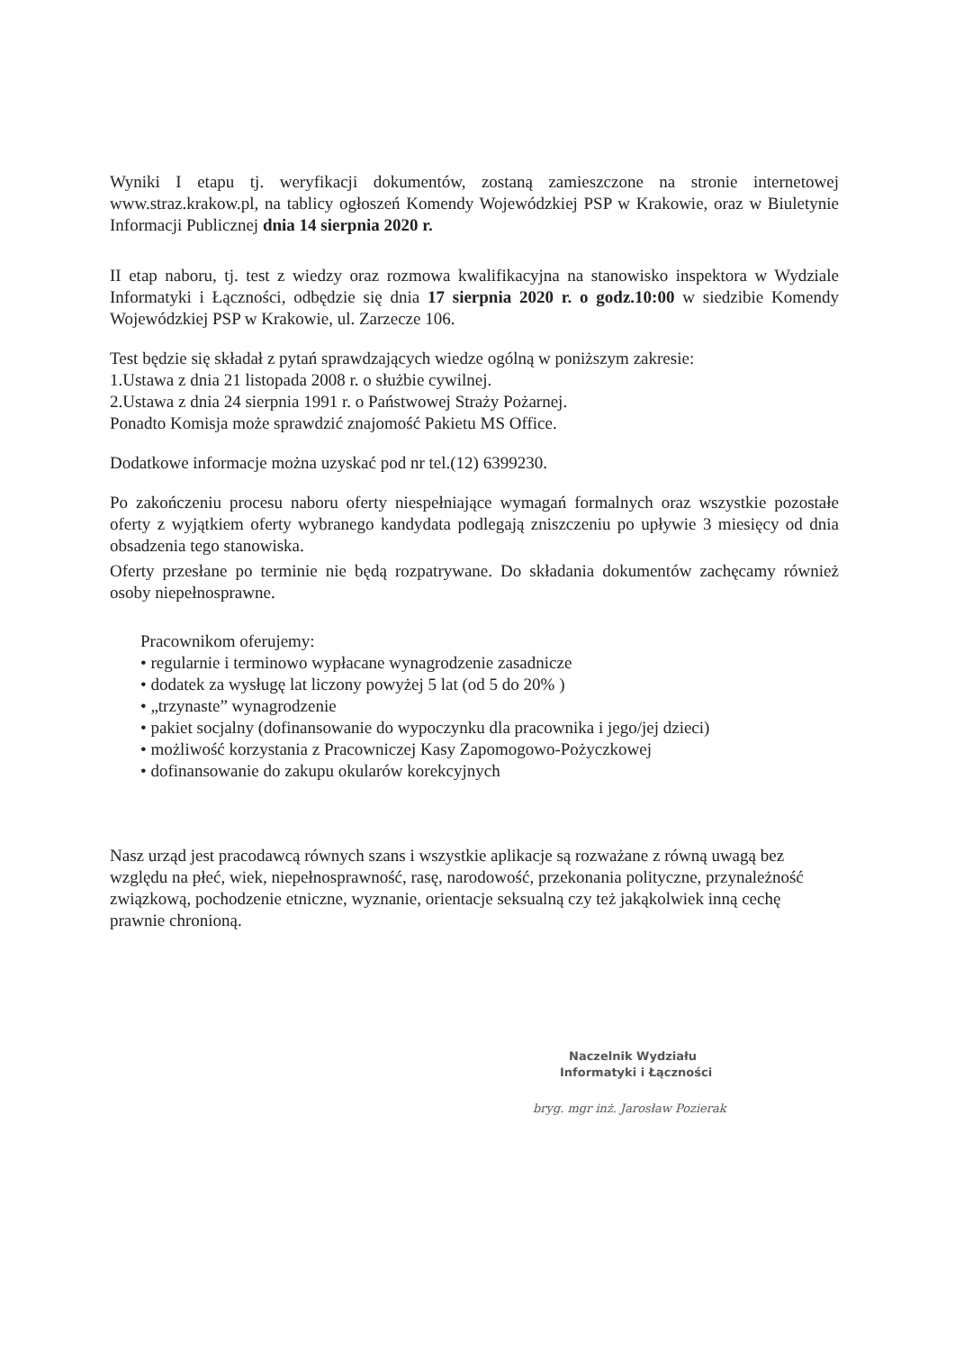Wyniki I etapu tj. weryfikacji dokumentów, zostaną zamieszczone na stronie internetowej www.straz.krakow.pl, na tablicy ogłoszeń Komendy Wojewódzkiej PSP w Krakowie, oraz w Biuletynie Informacji Publicznej dnia 14 sierpnia 2020 r.
II etap naboru, tj. test z wiedzy oraz rozmowa kwalifikacyjna na stanowisko inspektora w Wydziale Informatyki i Łączności, odbędzie się dnia 17 sierpnia 2020 r. o godz.10:00 w siedzibie Komendy Wojewódzkiej PSP w Krakowie, ul. Zarzecze 106.
Test będzie się składał z pytań sprawdzających wiedze ogólną w poniższym zakresie:
1.Ustawa z dnia 21 listopada 2008 r. o służbie cywilnej.
2.Ustawa z dnia 24 sierpnia 1991 r. o Państwowej Straży Pożarnej.
Ponadto Komisja może sprawdzić znajomość Pakietu MS Office.
Dodatkowe informacje można uzyskać pod nr tel.(12) 6399230.
Po zakończeniu procesu naboru oferty niespełniające wymagań formalnych oraz wszystkie pozostałe oferty z wyjątkiem oferty wybranego kandydata podlegają zniszczeniu po upływie 3 miesięcy od dnia obsadzenia tego stanowiska.
Oferty przesłane po terminie nie będą rozpatrywane. Do składania dokumentów zachęcamy również osoby niepełnosprawne.
Pracownikom oferujemy:
• regularnie i terminowo wypłacane wynagrodzenie zasadnicze
• dodatek za wysługę lat liczony powyżej 5 lat (od 5 do 20% )
• „trzynaste” wynagrodzenie
• pakiet socjalny (dofinansowanie do wypoczynku dla pracownika i jego/jej dzieci)
• możliwość korzystania z Pracowniczej Kasy Zapomogowo-Pożyczkowej
• dofinansowanie do zakupu okularów korekcyjnych
Nasz urząd jest pracodawcą równych szans i wszystkie aplikacje są rozważane z równą uwagą bez względu na płeć, wiek, niepełnosprawność, rasę, narodowość, przekonania polityczne, przynależność związkową, pochodzenie etniczne, wyznanie, orientacje seksualną czy też jakąkolwiek inną cechę prawnie chronioną.
Naczelnik Wydziału
Informatyki i Łączności
bryg. mgr inż. Jarosław Pozierak